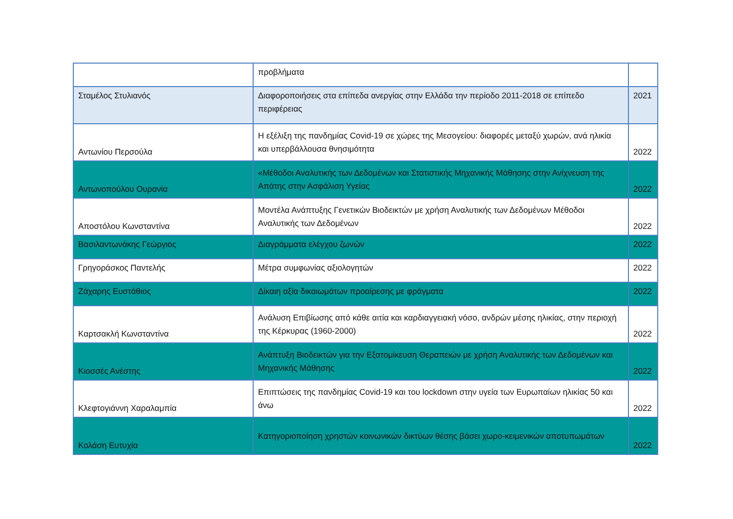| | προβλήματα | |
| Σταμέλος Στυλιανός | Διαφοροποιήσεις στα επίπεδα ανεργίας στην Ελλάδα την περίοδο 2011-2018 σε επίπεδο περιφέρειας | 2021 |
| Αντωνίου Περσούλα | Η εξέλιξη της πανδημίας Covid-19 σε χώρες της Μεσογείου: διαφορές μεταξύ χωρών, ανά ηλικία και υπερβάλλουσα θνησιμότητα | 2022 |
| Αντωνοπούλου Ουρανία | «Μέθοδοι Αναλυτικής των Δεδομένων και Στατιστικής Μηχανικής Μάθησης στην Ανίχνευση της Απάτης στην Ασφάλιση Υγείας | 2022 |
| Αποστόλου Κωνσταντίνα | Μοντέλα Ανάπτυξης Γενετικών Βιοδεικτών με χρήση Αναλυτικής των Δεδομένων Μέθοδοι Αναλυτικής των Δεδομένων | 2022 |
| Βασιλαντωνάκης Γεώργιος | Διαγράμματα ελέγχου ζωνών | 2022 |
| Γρηγοράσκος Παντελής | Μέτρα συμφωνίας αξιολογητών | 2022 |
| Ζάχαρης Ευστάθιος | Δίκαιη αξία δικαιωμάτων προαίρεσης με φράγματα | 2022 |
| Καρτσακλή Κωνσταντίνα | Ανάλυση Επιβίωσης από κάθε αιτία και καρδιαγγειακή νόσο, ανδρών μέσης ηλικίας, στην περιοχή της Κέρκυρας (1960-2000) | 2022 |
| Κιοσσές Ανέστης | Ανάπτυξη Βιοδεικτών για την Εξατομίκευση Θεραπειών με χρήση Αναλυτικής των Δεδομένων και Μηχανικής Μάθησης | 2022 |
| Κλεφτογιάννη Χαραλαμπία | Επιπτώσεις της πανδημίας Covid-19 και του lockdown στην υγεία των Ευρωπαίων ηλικίας 50 και άνω | 2022 |
| Κολάση Ευτυχία | Κατηγοριοποίηση χρηστών κοινωνικών δικτύων θέσης βάσει χωρο-κειμενικών αποτυπωμάτων | 2022 |